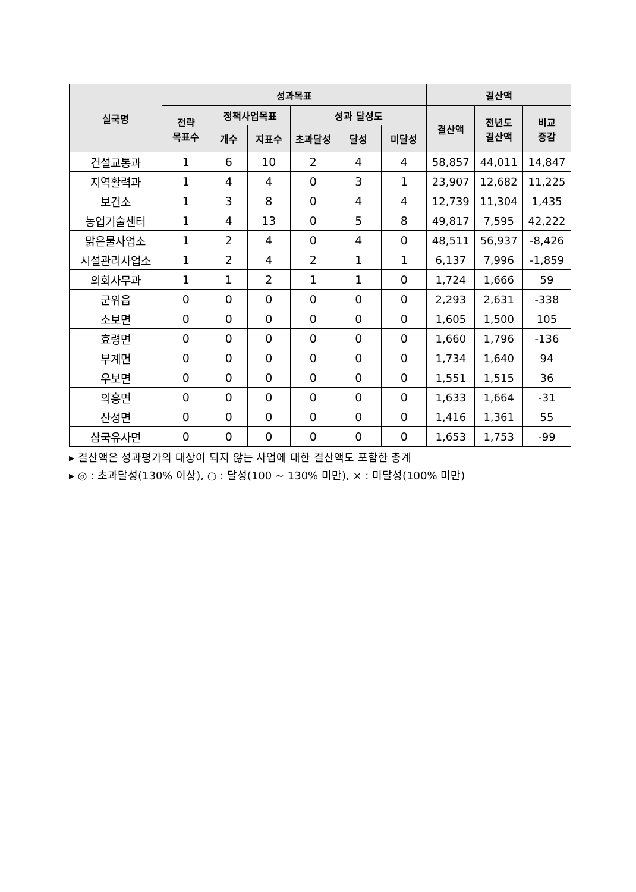| 실국명 | 성과목표 | | | | | | 결산액 | | |
| --- | --- | --- | --- | --- | --- | --- | --- | --- | --- |
| | 전략 목표수 | 정책사업목표 | | 성과 달성도 | | | 결산액 | 전년도 결산액 | 비교 증감 |
| | | 개수 | 지표수 | 초과달성 | 달성 | 미달성 | | | |
| 건설교통과 | 1 | 6 | 10 | 2 | 4 | 4 | 58,857 | 44,011 | 14,847 |
| 지역활력과 | 1 | 4 | 4 | 0 | 3 | 1 | 23,907 | 12,682 | 11,225 |
| 보건소 | 1 | 3 | 8 | 0 | 4 | 4 | 12,739 | 11,304 | 1,435 |
| 농업기술센터 | 1 | 4 | 13 | 0 | 5 | 8 | 49,817 | 7,595 | 42,222 |
| 맑은물사업소 | 1 | 2 | 4 | 0 | 4 | 0 | 48,511 | 56,937 | -8,426 |
| 시설관리사업소 | 1 | 2 | 4 | 2 | 1 | 1 | 6,137 | 7,996 | -1,859 |
| 의회사무과 | 1 | 1 | 2 | 1 | 1 | 0 | 1,724 | 1,666 | 59 |
| 군위읍 | 0 | 0 | 0 | 0 | 0 | 0 | 2,293 | 2,631 | -338 |
| 소보면 | 0 | 0 | 0 | 0 | 0 | 0 | 1,605 | 1,500 | 105 |
| 효령면 | 0 | 0 | 0 | 0 | 0 | 0 | 1,660 | 1,796 | -136 |
| 부계면 | 0 | 0 | 0 | 0 | 0 | 0 | 1,734 | 1,640 | 94 |
| 우보면 | 0 | 0 | 0 | 0 | 0 | 0 | 1,551 | 1,515 | 36 |
| 의흥면 | 0 | 0 | 0 | 0 | 0 | 0 | 1,633 | 1,664 | -31 |
| 산성면 | 0 | 0 | 0 | 0 | 0 | 0 | 1,416 | 1,361 | 55 |
| 삼국유사면 | 0 | 0 | 0 | 0 | 0 | 0 | 1,653 | 1,753 | -99 |
▸ 결산액은 성과평가의 대상이 되지 않는 사업에 대한 결산액도 포함한 총계
▸ ◎ : 초과달성(130% 이상), ○ : 달성(100 ~ 130% 미만), × : 미달성(100% 미만)